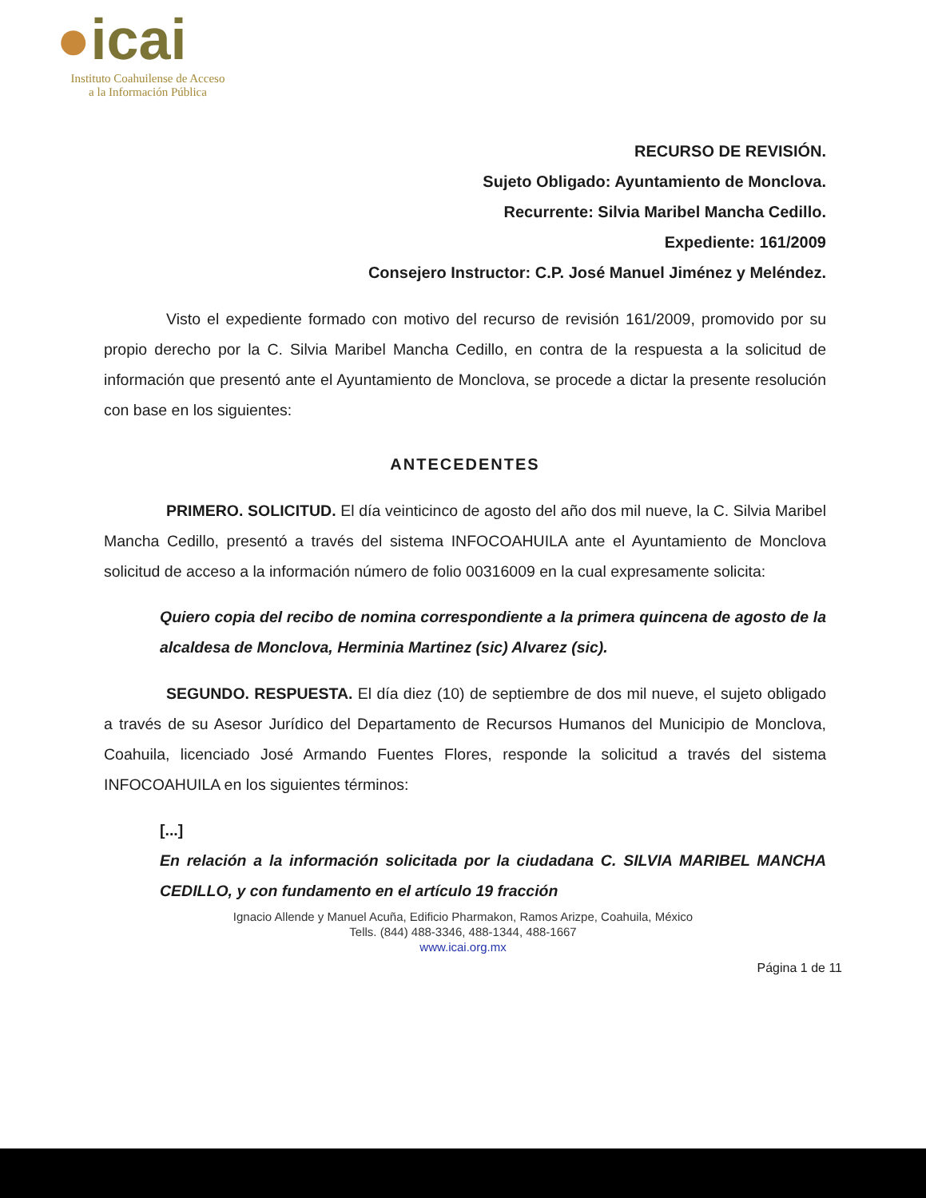●icai
Instituto Coahuilense de Acceso
a la Información Pública
RECURSO DE REVISIÓN.
Sujeto Obligado: Ayuntamiento de Monclova.
Recurrente: Silvia Maribel Mancha Cedillo.
Expediente: 161/2009
Consejero Instructor: C.P. José Manuel Jiménez y Meléndez.
Visto el expediente formado con motivo del recurso de revisión 161/2009, promovido por su propio derecho por la C. Silvia Maribel Mancha Cedillo, en contra de la respuesta a la solicitud de información que presentó ante el Ayuntamiento de Monclova, se procede a dictar la presente resolución con base en los siguientes:
ANTECEDENTES
PRIMERO. SOLICITUD. El día veinticinco de agosto del año dos mil nueve, la C. Silvia Maribel Mancha Cedillo, presentó a través del sistema INFOCOAHUILA ante el Ayuntamiento de Monclova solicitud de acceso a la información número de folio 00316009 en la cual expresamente solicita:
Quiero copia del recibo de nomina correspondiente a la primera quincena de agosto de la alcaldesa de Monclova, Herminia Martinez (sic) Alvarez (sic).
SEGUNDO. RESPUESTA. El día diez (10) de septiembre de dos mil nueve, el sujeto obligado a través de su Asesor Jurídico del Departamento de Recursos Humanos del Municipio de Monclova, Coahuila, licenciado José Armando Fuentes Flores, responde la solicitud a través del sistema INFOCOAHUILA en los siguientes términos:
[...]
En relación a la información solicitada por la ciudadana C. SILVIA MARIBEL MANCHA CEDILLO, y con fundamento en el artículo 19 fracción
Ignacio Allende y Manuel Acuña, Edificio Pharmakon, Ramos Arizpe, Coahuila, México
Tells. (844) 488-3346, 488-1344, 488-1667
www.icai.org.mx
Página 1 de 11